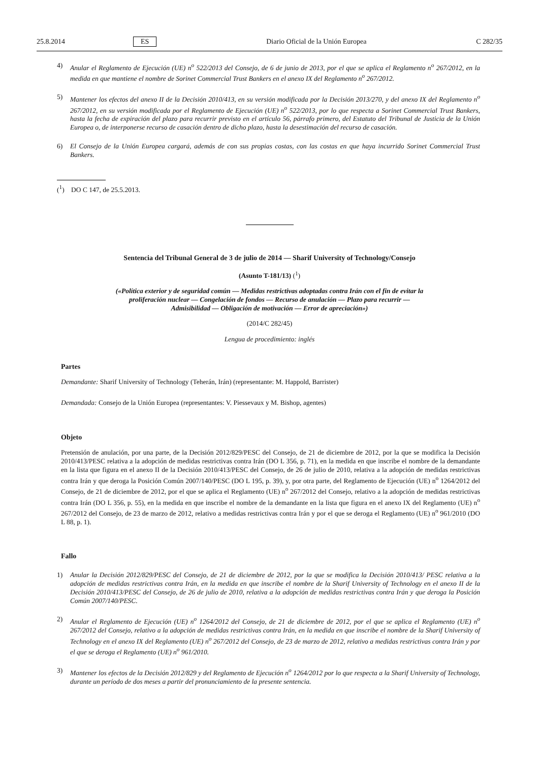25.8.2014 ES Diario Oficial de la Unión Europea C 282/35
4) Anular el Reglamento de Ejecución (UE) n<sup>o</sup> 522/2013 del Consejo, de 6 de junio de 2013, por el que se aplica el Reglamento n<sup>o</sup> 267/2012, en la medida en que mantiene el nombre de Sorinet Commercial Trust Bankers en el anexo IX del Reglamento n<sup>o</sup> 267/2012.
5) Mantener los efectos del anexo II de la Decisión 2010/413, en su versión modificada por la Decisión 2013/270, y del anexo IX del Reglamento n<sup>o</sup> 267/2012, en su versión modificada por el Reglamento de Ejecución (UE) n<sup>o</sup> 522/2013, por lo que respecta a Sorinet Commercial Trust Bankers, hasta la fecha de expiración del plazo para recurrir previsto en el artículo 56, párrafo primero, del Estatuto del Tribunal de Justicia de la Unión Europea o, de interponerse recurso de casación dentro de dicho plazo, hasta la desestimación del recurso de casación.
6) El Consejo de la Unión Europea cargará, además de con sus propias costas, con las costas en que haya incurrido Sorinet Commercial Trust Bankers.
(<sup>1</sup>) DO C 147, de 25.5.2013.
Sentencia del Tribunal General de 3 de julio de 2014 — Sharif University of Technology/Consejo
(Asunto T-181/13) (<sup>1</sup>)
(«Política exterior y de seguridad común — Medidas restrictivas adoptadas contra Irán con el fin de evitar la proliferación nuclear — Congelación de fondos — Recurso de anulación — Plazo para recurrir — Admisibilidad — Obligación de motivación — Error de apreciación»)
(2014/C 282/45)
Lengua de procedimiento: inglés
Partes
Demandante: Sharif University of Technology (Teherán, Irán) (representante: M. Happold, Barrister)
Demandada: Consejo de la Unión Europea (representantes: V. Piessevaux y M. Bishop, agentes)
Objeto
Pretensión de anulación, por una parte, de la Decisión 2012/829/PESC del Consejo, de 21 de diciembre de 2012, por la que se modifica la Decisión 2010/413/PESC relativa a la adopción de medidas restrictivas contra Irán (DO L 356, p. 71), en la medida en que inscribe el nombre de la demandante en la lista que figura en el anexo II de la Decisión 2010/413/PESC del Consejo, de 26 de julio de 2010, relativa a la adopción de medidas restrictivas contra Irán y que deroga la Posición Común 2007/140/PESC (DO L 195, p. 39), y, por otra parte, del Reglamento de Ejecución (UE) n<sup>o</sup> 1264/2012 del Consejo, de 21 de diciembre de 2012, por el que se aplica el Reglamento (UE) n<sup>o</sup> 267/2012 del Consejo, relativo a la adopción de medidas restrictivas contra Irán (DO L 356, p. 55), en la medida en que inscribe el nombre de la demandante en la lista que figura en el anexo IX del Reglamento (UE) n<sup>o</sup> 267/2012 del Consejo, de 23 de marzo de 2012, relativo a medidas restrictivas contra Irán y por el que se deroga el Reglamento (UE) n<sup>o</sup> 961/2010 (DO L 88, p. 1).
Fallo
1) Anular la Decisión 2012/829/PESC del Consejo, de 21 de diciembre de 2012, por la que se modifica la Decisión 2010/413/ PESC relativa a la adopción de medidas restrictivas contra Irán, en la medida en que inscribe el nombre de la Sharif University of Technology en el anexo II de la Decisión 2010/413/PESC del Consejo, de 26 de julio de 2010, relativa a la adopción de medidas restrictivas contra Irán y que deroga la Posición Común 2007/140/PESC.
2) Anular el Reglamento de Ejecución (UE) n<sup>o</sup> 1264/2012 del Consejo, de 21 de diciembre de 2012, por el que se aplica el Reglamento (UE) n<sup>o</sup> 267/2012 del Consejo, relativo a la adopción de medidas restrictivas contra Irán, en la medida en que inscribe el nombre de la Sharif University of Technology en el anexo IX del Reglamento (UE) n<sup>o</sup> 267/2012 del Consejo, de 23 de marzo de 2012, relativo a medidas restrictivas contra Irán y por el que se deroga el Reglamento (UE) n<sup>o</sup> 961/2010.
3) Mantener los efectos de la Decisión 2012/829 y del Reglamento de Ejecución n<sup>o</sup> 1264/2012 por lo que respecta a la Sharif University of Technology, durante un período de dos meses a partir del pronunciamiento de la presente sentencia.